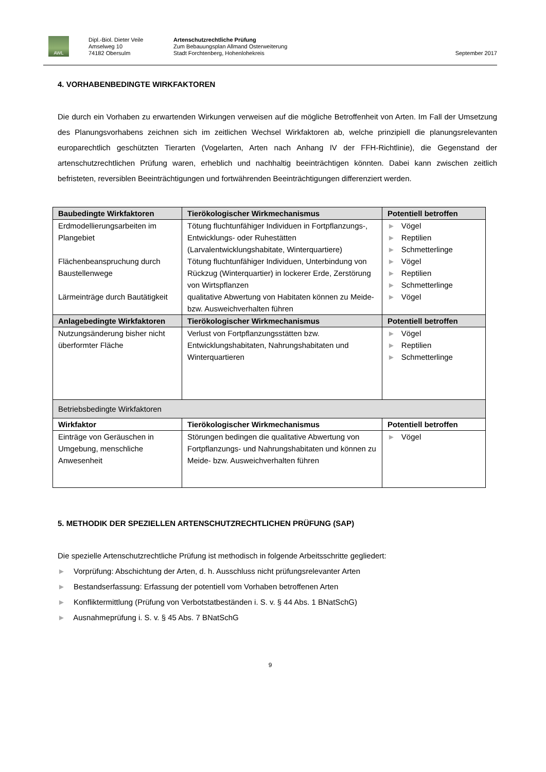AWL
Dipl.-Biol. Dieter Veile
Amselweg 10
74182 Obersulm
Artenschutzrechtliche Prüfung
Zum Bebauungsplan Allmand Osterweiterung
Stadt Forchtenberg, Hohenlohekreis
September 2017
4. VORHABENBEDINGTE WIRKFAKTOREN
Die durch ein Vorhaben zu erwartenden Wirkungen verweisen auf die mögliche Betroffenheit von Arten. Im Fall der Umsetzung des Planungsvorhabens zeichnen sich im zeitlichen Wechsel Wirkfaktoren ab, welche prinzipiell die planungsrelevanten europarechtlich geschützten Tierarten (Vogelarten, Arten nach Anhang IV der FFH-Richtlinie), die Gegenstand der artenschutzrechtlichen Prüfung waren, erheblich und nachhaltig beeinträchtigen könnten. Dabei kann zwischen zeitlich befristeten, reversiblen Beeinträchtigungen und fortwährenden Beeinträchtigungen differenziert werden.
| Baubedingte Wirkfaktoren | Tierökologischer Wirkmechanismus | Potentiell betroffen |
| --- | --- | --- |
| Erdmodellierungsarbeiten im Plangebiet | Tötung fluchtunfähiger Individuen in Fortpflanzungs-, Entwicklungs- oder Ruhestätten (Larvalentwicklungshabitate, Winterquartiere) | ► Vögel ► Reptilien ► Schmetterlinge |
| Flächenbeanspruchung durch Baustellenwege | Tötung fluchtunfähiger Individuen, Unterbindung von Rückzug (Winterquartier) in lockerer Erde, Zerstörung von Wirtspflanzen | ► Vögel ► Reptilien ► Schmetterlinge |
| Lärmeinträge durch Bautätigkeit | qualitative Abwertung von Habitaten können zu Meide- bzw. Ausweichverhalten führen | ► Vögel |
| Anlagebedingte Wirkfaktoren | Tierökologischer Wirkmechanismus | Potentiell betroffen |
| Nutzungsänderung bisher nicht überformter Fläche | Verlust von Fortpflanzungsstätten bzw. Entwicklungshabitaten, Nahrungshabitaten und Winterquartieren | ► Vögel ► Reptilien ► Schmetterlinge |
| Betriebsbedingte Wirkfaktoren | | |
| Wirkfaktor | Tierökologischer Wirkmechanismus | Potentiell betroffen |
| Einträge von Geräuschen in Umgebung, menschliche Anwesenheit | Störungen bedingen die qualitative Abwertung von Fortpflanzungs- und Nahrungshabitaten und können zu Meide- bzw. Ausweichverhalten führen | ► Vögel |
5. METHODIK DER SPEZIELLEN ARTENSCHUTZRECHTLICHEN PRÜFUNG (SAP)
Die spezielle Artenschutzrechtliche Prüfung ist methodisch in folgende Arbeitsschritte gegliedert:
► Vorprüfung: Abschichtung der Arten, d. h. Ausschluss nicht prüfungsrelevanter Arten
► Bestandserfassung: Erfassung der potentiell vom Vorhaben betroffenen Arten
► Konfliktermittlung (Prüfung von Verbotstatbeständen i. S. v. § 44 Abs. 1 BNatSchG)
► Ausnahmeprüfung i. S. v. § 45 Abs. 7 BNatSchG
9